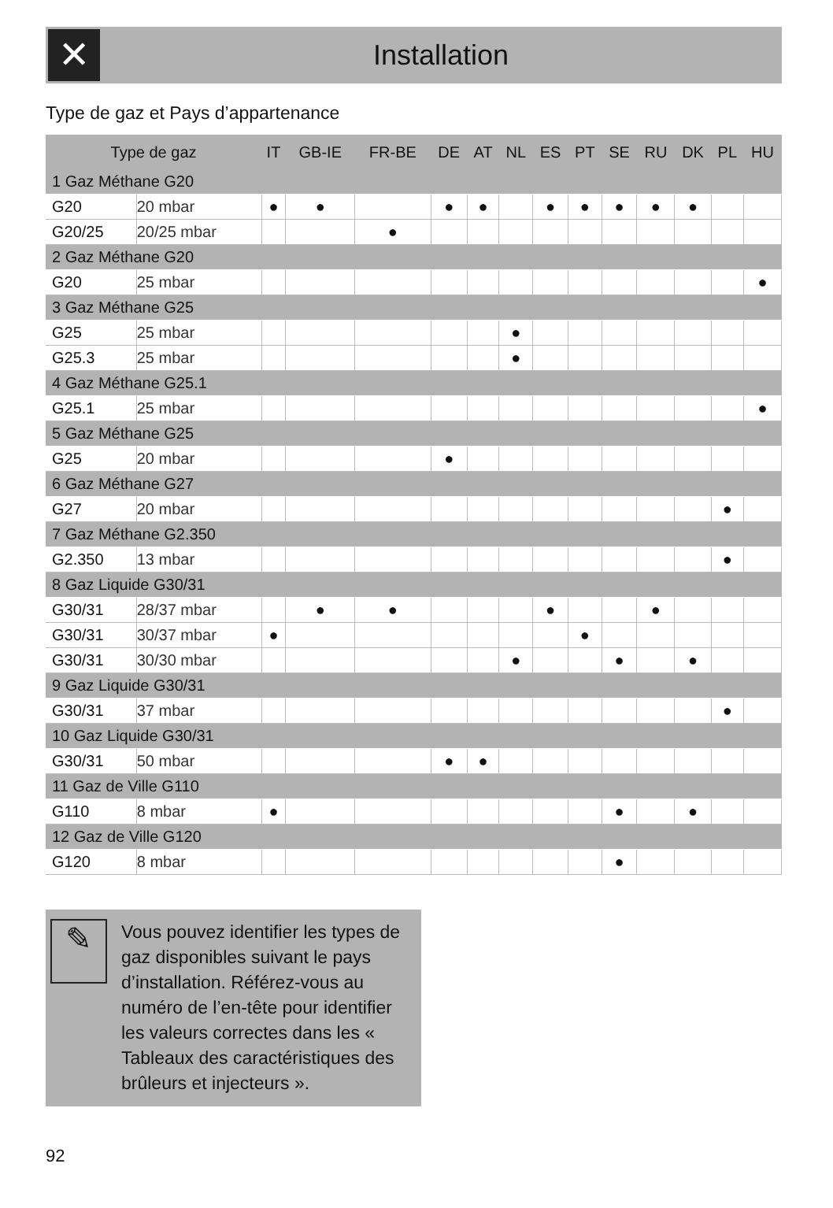✕
Installation
Type de gaz et Pays d’appartenance
| Type de gaz | | IT | GB-IE | FR-BE | DE | AT | NL | ES | PT | SE | RU | DK | PL | HU |
| --- | --- | --- | --- | --- | --- | --- | --- | --- | --- | --- | --- | --- | --- | --- |
| 1 Gaz Méthane G20 | | | | | | | | | | | | | | |
| G20 | 20 mbar | ● | ● | | ● | ● | | ● | ● | ● | ● | ● | | |
| G20/25 | 20/25 mbar | | | ● | | | | | | | | | | |
| 2 Gaz Méthane G20 | | | | | | | | | | | | | | |
| G20 | 25 mbar | | | | | | | | | | | | | ● |
| 3 Gaz Méthane G25 | | | | | | | | | | | | | | |
| G25 | 25 mbar | | | | | | ● | | | | | | | |
| G25.3 | 25 mbar | | | | | | ● | | | | | | | |
| 4 Gaz Méthane G25.1 | | | | | | | | | | | | | | |
| G25.1 | 25 mbar | | | | | | | | | | | | | ● |
| 5 Gaz Méthane G25 | | | | | | | | | | | | | | |
| G25 | 20 mbar | | | | ● | | | | | | | | | |
| 6 Gaz Méthane G27 | | | | | | | | | | | | | | |
| G27 | 20 mbar | | | | | | | | | | | | ● | |
| 7 Gaz Méthane G2.350 | | | | | | | | | | | | | | |
| G2.350 | 13 mbar | | | | | | | | | | | | ● | |
| 8 Gaz Liquide G30/31 | | | | | | | | | | | | | | |
| G30/31 | 28/37 mbar | | ● | ● | | | | ● | | | ● | | | |
| G30/31 | 30/37 mbar | ● | | | | | | | ● | | | | | |
| G30/31 | 30/30 mbar | | | | | | ● | | | ● | | ● | | |
| 9 Gaz Liquide G30/31 | | | | | | | | | | | | | | |
| G30/31 | 37 mbar | | | | | | | | | | | | ● | |
| 10 Gaz Liquide G30/31 | | | | | | | | | | | | | | |
| G30/31 | 50 mbar | | | | ● | ● | | | | | | | | |
| 11 Gaz de Ville G110 | | | | | | | | | | | | | | |
| G110 | 8 mbar | ● | | | | | | | | ● | | ● | | |
| 12 Gaz de Ville G120 | | | | | | | | | | | | | | |
| G120 | 8 mbar | | | | | | | | | ● | | | | |
✎
Vous pouvez identifier les types de gaz disponibles suivant le pays d’installation. Référez-vous au numéro de l’en-tête pour identifier les valeurs correctes dans les « Tableaux des caractéristiques des brûleurs et injecteurs ».
92